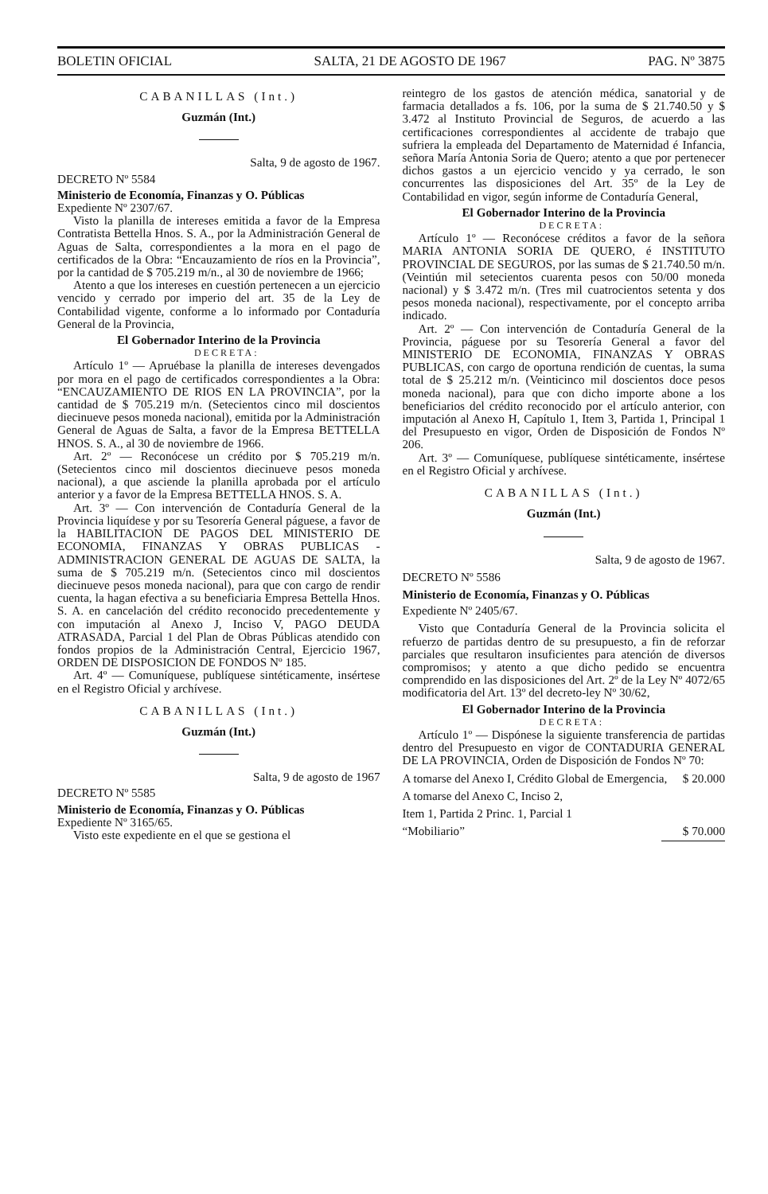BOLETIN OFICIAL SALTA, 21 DE AGOSTO DE 1967 PAG. Nº 3875
CABANILLAS (Int.)
Guzmán (Int.)
Salta, 9 de agosto de 1967.
DECRETO Nº 5584
Ministerio de Economía, Finanzas y O. Públicas
Expediente Nº 2307/67.
Visto la planilla de intereses emitida a favor de la Empresa Contratista Bettella Hnos. S. A., por la Administración General de Aguas de Salta, correspondientes a la mora en el pago de certificados de la Obra: “Encauzamiento de ríos en la Provincia”, por la cantidad de $ 705.219 m/n., al 30 de noviembre de 1966;
Atento a que los intereses en cuestión pertenecen a un ejercicio vencido y cerrado por imperio del art. 35 de la Ley de Contabilidad vigente, conforme a lo informado por Contaduría General de la Provincia,
El Gobernador Interino de la Provincia
DECRETA:
Artículo 1º — Apruébase la planilla de intereses devengados por mora en el pago de certificados correspondientes a la Obra: “ENCAUZAMIENTO DE RIOS EN LA PROVINCIA”, por la cantidad de $ 705.219 m/n. (Setecientos cinco mil doscientos diecinueve pesos moneda nacional), emitida por la Administración General de Aguas de Salta, a favor de la Empresa BETTELLA HNOS. S. A., al 30 de noviembre de 1966.
Art. 2º — Reconócese un crédito por $ 705.219 m/n. (Setecientos cinco mil doscientos diecinueve pesos moneda nacional), a que asciende la planilla aprobada por el artículo anterior y a favor de la Empresa BETTELLA HNOS. S. A.
Art. 3º — Con intervención de Contaduría General de la Provincia liquídese y por su Tesorería General páguese, a favor de la HABILITACION DE PAGOS DEL MINISTERIO DE ECONOMIA, FINANZAS Y OBRAS PUBLICAS - ADMINISTRACION GENERAL DE AGUAS DE SALTA, la suma de $ 705.219 m/n. (Setecientos cinco mil doscientos diecinueve pesos moneda nacional), para que con cargo de rendir cuenta, la hagan efectiva a su beneficiaria Empresa Bettella Hnos. S. A. en cancelación del crédito reconocido precedentemente y con imputación al Anexo J, Inciso V, PAGO DEUDA ATRASADA, Parcial 1 del Plan de Obras Públicas atendido con fondos propios de la Administración Central, Ejercicio 1967, ORDEN DE DISPOSICION DE FONDOS Nº 185.
Art. 4º — Comuníquese, publíquese sintéticamente, insértese en el Registro Oficial y archívese.
CABANILLAS (Int.)
Guzmán (Int.)
Salta, 9 de agosto de 1967
DECRETO Nº 5585
Ministerio de Economía, Finanzas y O. Públicas
Expediente Nº 3165/65.
Visto este expediente en el que se gestiona el
reintegro de los gastos de atención médica, sanatorial y de farmacia detallados a fs. 106, por la suma de $ 21.740.50 y $ 3.472 al Instituto Provincial de Seguros, de acuerdo a las certificaciones correspondientes al accidente de trabajo que sufriera la empleada del Departamento de Maternidad é Infancia, señora María Antonia Soria de Quero; atento a que por pertenecer dichos gastos a un ejercicio vencido y ya cerrado, le son concurrentes las disposiciones del Art. 35º de la Ley de Contabilidad en vigor, según informe de Contaduría General,
El Gobernador Interino de la Provincia
DECRETA:
Artículo 1º — Reconócese créditos a favor de la señora MARIA ANTONIA SORIA DE QUERO, é INSTITUTO PROVINCIAL DE SEGUROS, por las sumas de $ 21.740.50 m/n. (Veintiún mil setecientos cuarenta pesos con 50/00 moneda nacional) y $ 3.472 m/n. (Tres mil cuatrocientos setenta y dos pesos moneda nacional), respectivamente, por el concepto arriba indicado.
Art. 2º — Con intervención de Contaduría General de la Provincia, páguese por su Tesorería General a favor del MINISTERIO DE ECONOMIA, FINANZAS Y OBRAS PUBLICAS, con cargo de oportuna rendición de cuentas, la suma total de $ 25.212 m/n. (Veinticinco mil doscientos doce pesos moneda nacional), para que con dicho importe abone a los beneficiarios del crédito reconocido por el artículo anterior, con imputación al Anexo H, Capítulo 1, Item 3, Partida 1, Principal 1 del Presupuesto en vigor, Orden de Disposición de Fondos Nº 206.
Art. 3º — Comuníquese, publíquese sintéticamente, insértese en el Registro Oficial y archívese.
CABANILLAS (Int.)
Guzmán (Int.)
Salta, 9 de agosto de 1967.
DECRETO Nº 5586
Ministerio de Economía, Finanzas y O. Públicas
Expediente Nº 2405/67.
Visto que Contaduría General de la Provincia solicita el refuerzo de partidas dentro de su presupuesto, a fin de reforzar parciales que resultaron insuficientes para atención de diversos compromisos; y atento a que dicho pedido se encuentra comprendido en las disposiciones del Art. 2º de la Ley Nº 4072/65 modificatoria del Art. 13º del decreto-ley Nº 30/62,
El Gobernador Interino de la Provincia
DECRETA:
Artículo 1º — Dispónese la siguiente transferencia de partidas dentro del Presupuesto en vigor de CONTADURIA GENERAL DE LA PROVINCIA, Orden de Disposición de Fondos Nº 70:
A tomarse del Anexo I, Crédito Global de Emergencia, $ 20.000
A tomarse del Anexo C, Inciso 2,
Item 1, Partida 2 Princ. 1, Parcial 1
“Mobiliario” $ 70.000